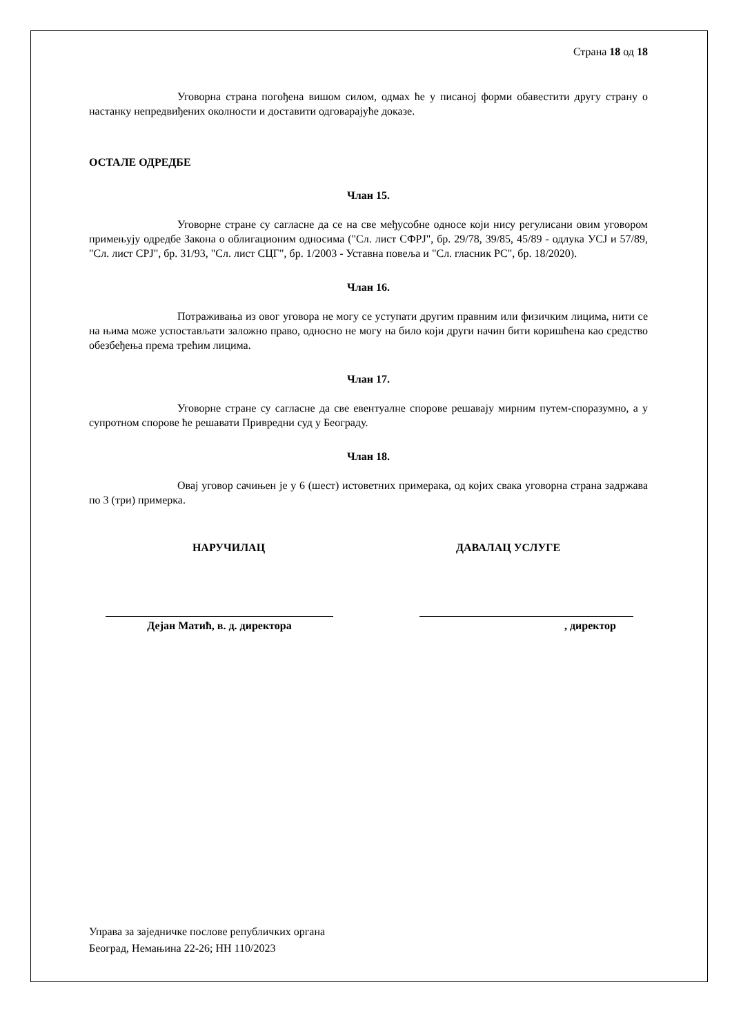Страна 18 од 18
Уговорна страна погођена вишом силом, одмах ће у писаној форми обавестити другу страну о настанку непредвиђених околности и доставити одговарајуће доказе.
ОСТАЛЕ ОДРЕДБЕ
Члан 15.
Уговорне стране су сагласне да се на све међусобне односе који нису регулисани овим уговором примењују одредбе Закона о облигационим односима ("Сл. лист СФРЈ", бр. 29/78, 39/85, 45/89 - одлука УСЈ и 57/89, "Сл. лист СРЈ", бр. 31/93, "Сл. лист СЦГ", бр. 1/2003 - Уставна повеља и "Сл. гласник РС", бр. 18/2020).
Члан 16.
Потраживања из овог уговора не могу се уступати другим правним или физичким лицима, нити се на њима може успостављати заложно право, односно не могу на било који други начин бити коришћена као средство обезбеђења према трећим лицима.
Члан 17.
Уговорне стране су сагласне да све евентуалне спорове решавају мирним путем-споразумно, а у супротном спорове ће решавати Привредни суд у Београду.
Члан 18.
Овај уговор сачињен је у 6 (шест) истоветних примерака, од којих свака уговорна страна задржава по 3 (три) примерка.
НАРУЧИЛАЦ ДАВАЛАЦ УСЛУГЕ
Дејан Матић, в. д. директора , директор
Управа за заједничке послове републичких органа
Београд, Немањина 22-26; НН 110/2023